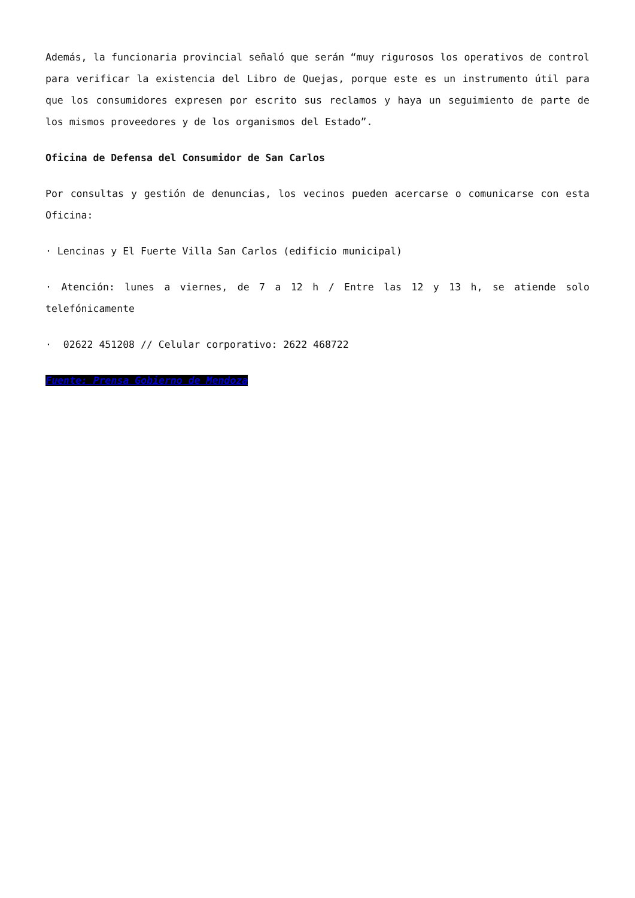Además, la funcionaria provincial señaló que serán “muy rigurosos los operativos de control para verificar la existencia del Libro de Quejas, porque este es un instrumento útil para que los consumidores expresen por escrito sus reclamos y haya un seguimiento de parte de los mismos proveedores y de los organismos del Estado”.
Oficina de Defensa del Consumidor de San Carlos
Por consultas y gestión de denuncias, los vecinos pueden acercarse o comunicarse con esta Oficina:
· Lencinas y El Fuerte Villa San Carlos (edificio municipal)
· Atención: lunes a viernes, de 7 a 12 h / Entre las 12 y 13 h, se atiende solo telefónicamente
· 02622 451208 // Celular corporativo: 2622 468722
Fuente: Prensa Gobierno de Mendoza